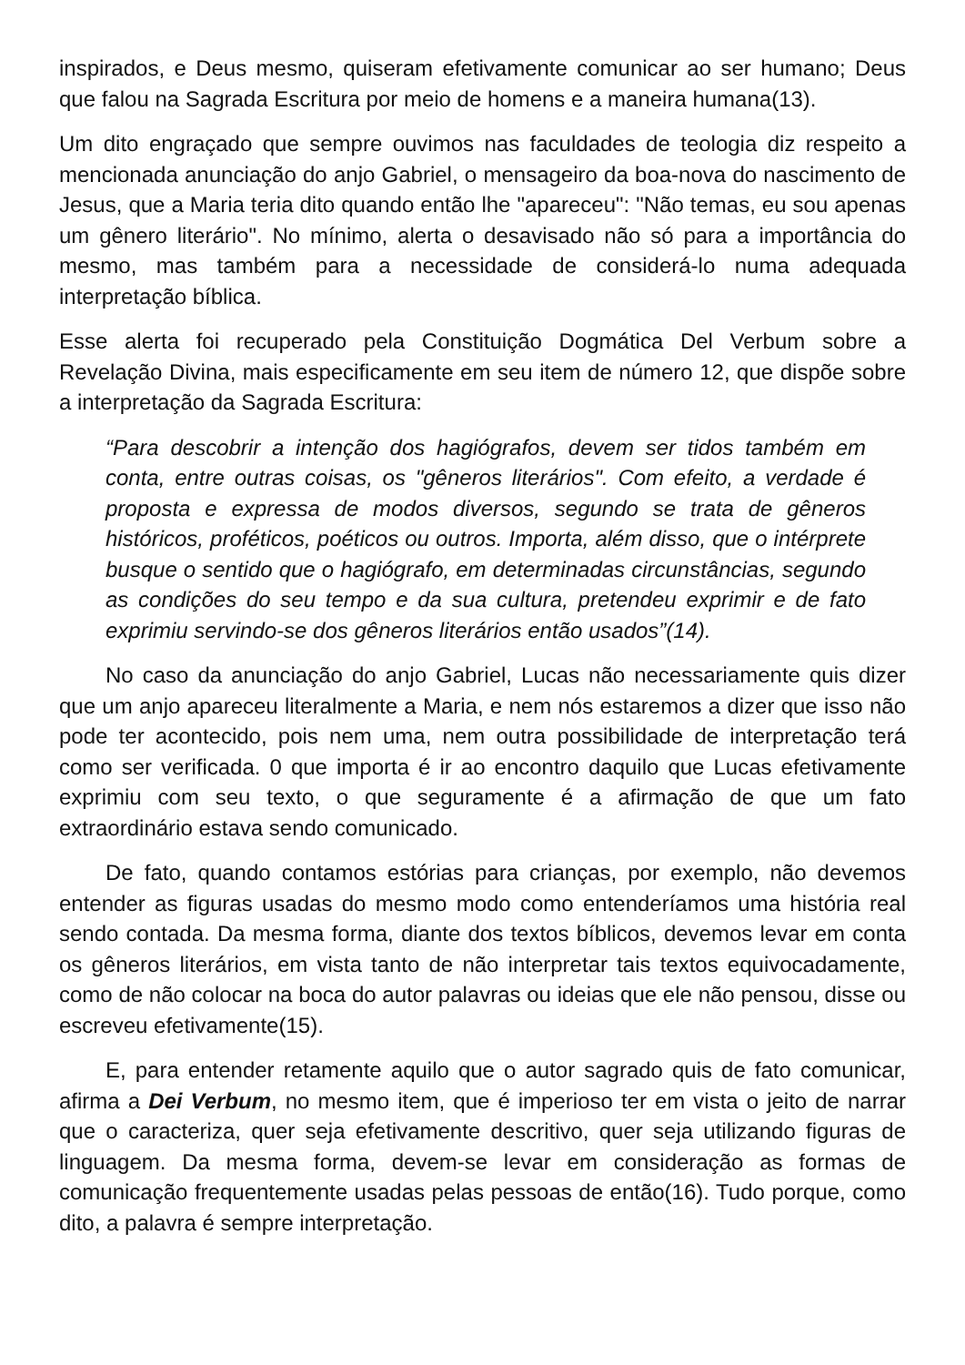inspirados, e Deus mesmo, quiseram efetivamente comunicar ao ser humano; Deus que falou na Sagrada Escritura por meio de homens e a maneira humana(13).
Um dito engraçado que sempre ouvimos nas faculdades de teologia diz respeito a mencionada anunciação do anjo Gabriel, o mensageiro da boa-nova do nascimento de Jesus, que a Maria teria dito quando então lhe "apareceu": "Não temas, eu sou apenas um gênero literário". No mínimo, alerta o desavisado não só para a importância do mesmo, mas também para a necessidade de considerá-lo numa adequada interpretação bíblica.
Esse alerta foi recuperado pela Constituição Dogmática Del Verbum sobre a Revelação Divina, mais especificamente em seu item de número 12, que dispõe sobre a interpretação da Sagrada Escritura:
“Para descobrir a intenção dos hagiógrafos, devem ser tidos também em conta, entre outras coisas, os "gêneros literários". Com efeito, a verdade é proposta e expressa de modos diversos, segundo se trata de gêneros históricos, proféticos, poéticos ou outros. Importa, além disso, que o intérprete busque o sentido que o hagiógrafo, em determinadas circunstâncias, segundo as condições do seu tempo e da sua cultura, pretendeu exprimir e de fato exprimiu servindo-se dos gêneros literários então usados”(14).
No caso da anunciação do anjo Gabriel, Lucas não necessariamente quis dizer que um anjo apareceu literalmente a Maria, e nem nós estaremos a dizer que isso não pode ter acontecido, pois nem uma, nem outra possibilidade de interpretação terá como ser verificada. 0 que importa é ir ao encontro daquilo que Lucas efetivamente exprimiu com seu texto, o que seguramente é a afirmação de que um fato extraordinário estava sendo comunicado.
De fato, quando contamos estórias para crianças, por exemplo, não devemos entender as figuras usadas do mesmo modo como entenderíamos uma história real sendo contada. Da mesma forma, diante dos textos bíblicos, devemos levar em conta os gêneros literários, em vista tanto de não interpretar tais textos equivocadamente, como de não colocar na boca do autor palavras ou ideias que ele não pensou, disse ou escreveu efetivamente(15).
E, para entender retamente aquilo que o autor sagrado quis de fato comunicar, afirma a Dei Verbum, no mesmo item, que é imperioso ter em vista o jeito de narrar que o caracteriza, quer seja efetivamente descritivo, quer seja utilizando figuras de linguagem. Da mesma forma, devem-se levar em consideração as formas de comunicação frequentemente usadas pelas pessoas de então(16). Tudo porque, como dito, a palavra é sempre interpretação.